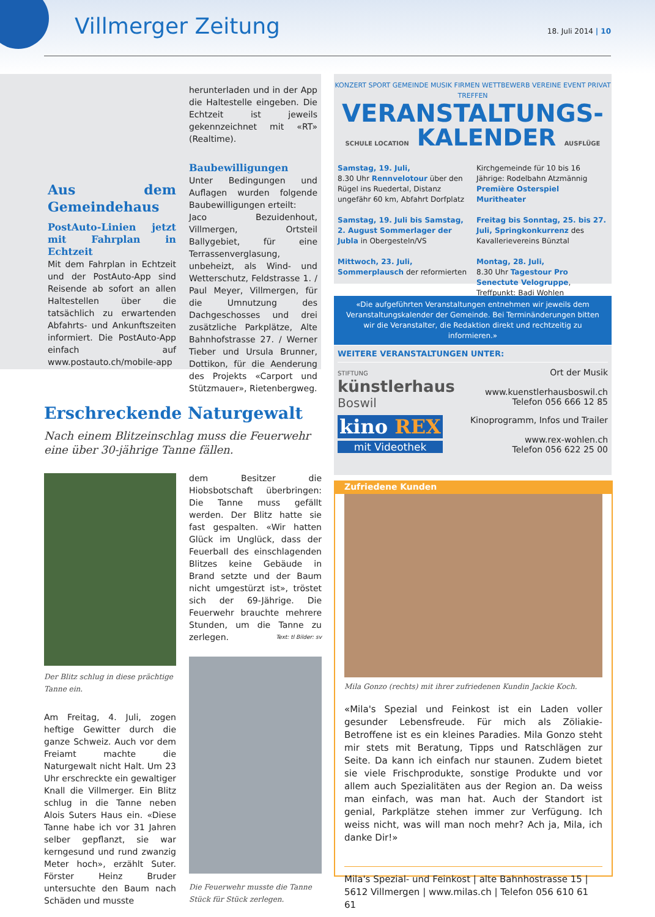Villmerger Zeitung 18. Juli 2014 | 10
Aus dem Gemeindehaus
PostAuto-Linien jetzt mit Fahrplan in Echtzeit
Mit dem Fahrplan in Echtzeit und der PostAuto-App sind Reisende ab sofort an allen Haltestellen über die tatsächlich zu erwartenden Abfahrts- und Ankunftszeiten informiert. Die PostAuto-App einfach auf www.postauto.ch/mobile-app
herunterladen und in der App die Haltestelle eingeben. Die Echtzeit ist jeweils gekennzeichnet mit «RT» (Realtime).
Baubewilligungen
Unter Bedingungen und Auflagen wurden folgende Baubewilligungen erteilt:
Jaco Bezuidenhout, Villmergen, Ortsteil Ballygebiet, für eine Terrassenverglasung, unbeheizt, als Wind- und Wetterschutz, Feldstrasse 1. / Paul Meyer, Villmergen, für die Umnutzung des Dachgeschosses und drei zusätzliche Parkplätze, Alte Bahnhofstrasse 27. / Werner Tieber und Ursula Brunner, Dottikon, für die Aenderung des Projekts «Carport und Stützmauer», Rietenbergweg.
KONZERT SPORT GEMEINDE MUSIK FIRMEN WETTBEWERB VEREINE EVENT PRIVAT TREFFEN
VERANSTALTUNGS-
SCHULE LOCATION KALENDER AUSFLÜGE
Samstag, 19. Juli,
8.30 Uhr Rennvelotour über den Rügel ins Ruedertal, Distanz ungefähr 60 km, Abfahrt Dorfplatz
Samstag, 19. Juli bis Samstag, 2. August Sommerlager der Jubla in Obergesteln/VS
Mittwoch, 23. Juli, Sommerplausch der reformierten
Kirchgemeinde für 10 bis 16 Jährige: Rodelbahn Atzmännig
Première Osterspiel Muritheater
Freitag bis Sonntag, 25. bis 27. Juli, Springkonkurrenz des Kavallerievereins Bünztal
Montag, 28. Juli,
8.30 Uhr Tagestour Pro Senectute Velogruppe, Treffpunkt: Badi Wohlen
«Die aufgeführten Veranstaltungen entnehmen wir jeweils dem Veranstaltungskalender der Gemeinde. Bei Terminänderungen bitten wir die Veranstalter, die Redaktion direkt und rechtzeitig zu informieren.»
WEITERE VERANSTALTUNGEN UNTER:
STIFTUNG
künstlerhaus
Boswil
Ort der Musik
www.kuenstlerhausboswil.ch
Telefon 056 666 12 85
kino REX
mit Videothek
Kinoprogramm, Infos und Trailer
www.rex-wohlen.ch
Telefon 056 622 25 00
Zufriedene Kunden
Mila Gonzo (rechts) mit ihrer zufriedenen Kundin Jackie Koch.
«Mila's Spezial und Feinkost ist ein Laden voller gesunder Lebensfreude. Für mich als Zöliakie-Betroffene ist es ein kleines Paradies. Mila Gonzo steht mir stets mit Beratung, Tipps und Ratschlägen zur Seite. Da kann ich einfach nur staunen. Zudem bietet sie viele Frischprodukte, sonstige Produkte und vor allem auch Spezialitäten aus der Region an. Da weiss man einfach, was man hat. Auch der Standort ist genial, Parkplätze stehen immer zur Verfügung. Ich weiss nicht, was will man noch mehr? Ach ja, Mila, ich danke Dir!»
Mila's Spezial- und Feinkost | alte Bahnhostrasse 15 |
5612 Villmergen | www.milas.ch | Telefon 056 610 61 61
Erschreckende Naturgewalt
Nach einem Blitzeinschlag muss die Feuerwehr eine über 30-jährige Tanne fällen.
Der Blitz schlug in diese prächtige Tanne ein.
Am Freitag, 4. Juli, zogen heftige Gewitter durch die ganze Schweiz. Auch vor dem Freiamt machte die Naturgewalt nicht Halt. Um 23 Uhr erschreckte ein gewaltiger Knall die Villmerger. Ein Blitz schlug in die Tanne neben Alois Suters Haus ein. «Diese Tanne habe ich vor 31 Jahren selber gepflanzt, sie war kerngesund und rund zwanzig Meter hoch», erzählt Suter. Förster Heinz Bruder untersuchte den Baum nach Schäden und musste
dem Besitzer die Hiobsbotschaft überbringen: Die Tanne muss gefällt werden. Der Blitz hatte sie fast gespalten. «Wir hatten Glück im Unglück, dass der Feuerball des einschlagenden Blitzes keine Gebäude in Brand setzte und der Baum nicht umgestürzt ist», tröstet sich der 69-Jährige. Die Feuerwehr brauchte mehrere Stunden, um die Tanne zu zerlegen. Text: tl Bilder: sv
Die Feuerwehr musste die Tanne Stück für Stück zerlegen.